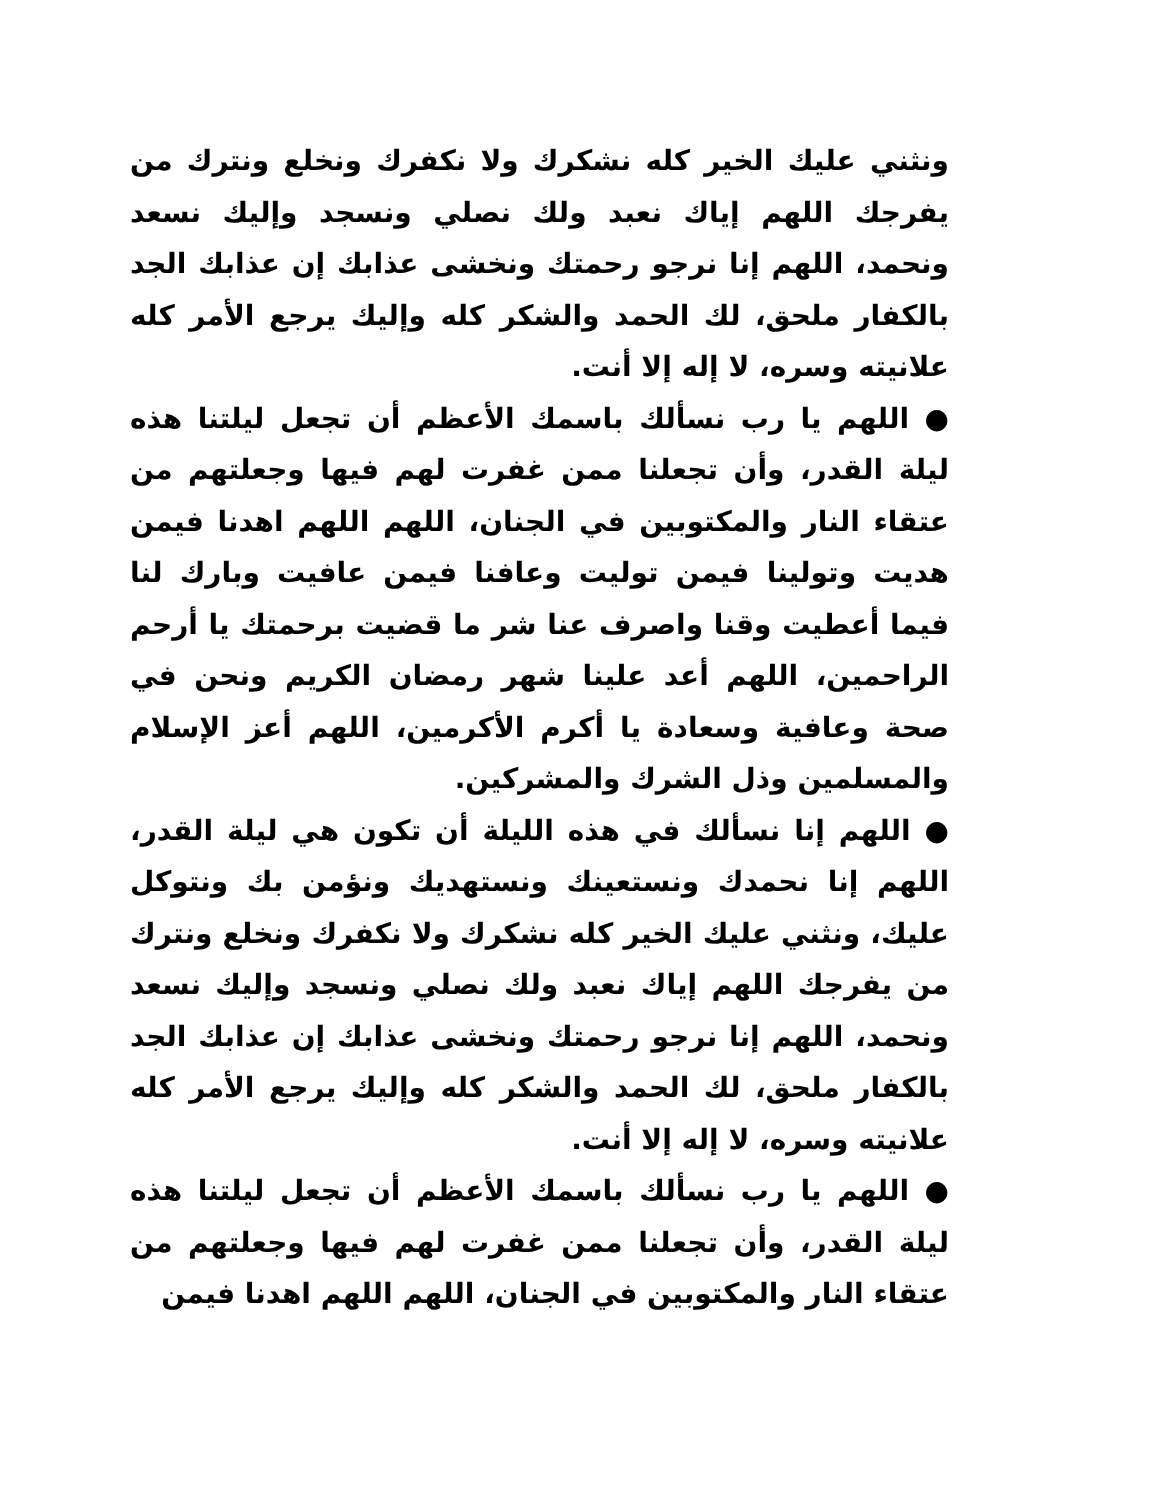ونثني عليك الخير كله نشكرك ولا نكفرك ونخلع ونترك من يفرجك اللهم إياك نعبد ولك نصلي ونسجد وإليك نسعد ونحمد، اللهم إنا نرجو رحمتك ونخشى عذابك إن عذابك الجد بالكفار ملحق، لك الحمد والشكر كله وإليك يرجع الأمر كله علانيته وسره، لا إله إلا أنت.
● اللهم يا رب نسألك باسمك الأعظم أن تجعل ليلتنا هذه ليلة القدر، وأن تجعلنا ممن غفرت لهم فيها وجعلتهم من عتقاء النار والمكتوبين في الجنان، اللهم اللهم اهدنا فيمن هديت وتولينا فيمن توليت وعافنا فيمن عافيت وبارك لنا فيما أعطيت وقنا واصرف عنا شر ما قضيت برحمتك يا أرحم الراحمين، اللهم أعد علينا شهر رمضان الكريم ونحن في صحة وعافية وسعادة يا أكرم الأكرمين، اللهم أعز الإسلام والمسلمين وذل الشرك والمشركين.
● اللهم إنا نسألك في هذه الليلة أن تكون هي ليلة القدر، اللهم إنا نحمدك ونستعينك ونستهديك ونؤمن بك ونتوكل عليك، ونثني عليك الخير كله نشكرك ولا نكفرك ونخلع ونترك من يفرجك اللهم إياك نعبد ولك نصلي ونسجد وإليك نسعد ونحمد، اللهم إنا نرجو رحمتك ونخشى عذابك إن عذابك الجد بالكفار ملحق، لك الحمد والشكر كله وإليك يرجع الأمر كله علانيته وسره، لا إله إلا أنت.
● اللهم يا رب نسألك باسمك الأعظم أن تجعل ليلتنا هذه ليلة القدر، وأن تجعلنا ممن غفرت لهم فيها وجعلتهم من عتقاء النار والمكتوبين في الجنان، اللهم اللهم اهدنا فيمن